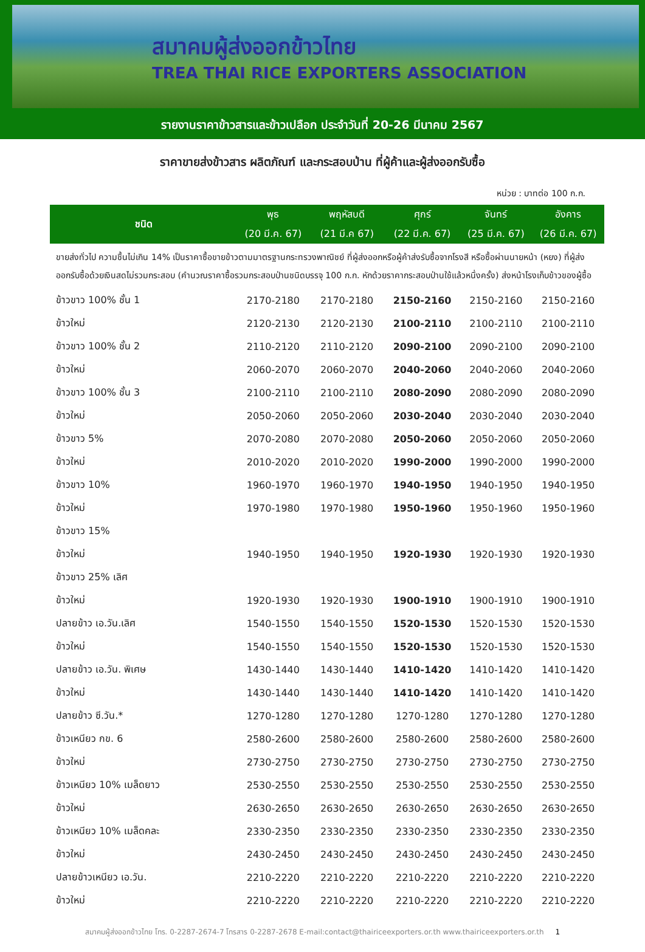สมาคมผู้ส่งออกข้าวไทย
TREA THAI RICE EXPORTERS ASSOCIATION
รายงานราคาข้าวสารและข้าวเปลือก ประจำวันที่ 20-26 มีนาคม 2567
ราคาขายส่งข้าวสาร ผลิตภัณฑ์ และกระสอบป่าน ที่ผู้ค้าและผู้ส่งออกรับซื้อ
หน่วย : บาทต่อ 100 ก.ก.
| ชนิด | พุธ | พฤหัสบดี | ศุกร์ | จันทร์ | อังคาร |
| --- | --- | --- | --- | --- | --- |
| | (20 มี.ค. 67) | (21 มี.ค 67) | (22 มี.ค. 67) | (25 มี.ค. 67) | (26 มี.ค. 67) |
| ขายส่งทั่วไป ความชื้นไม่เกิน 14% เป็นราคาซื้อขายข้าวตามมาตรฐานกระทรวงพาณิชย์ ที่ผู้ส่งออกหรือผู้ค้าส่งรับซื้อจากโรงสี หรือซื้อผ่านนายหน้า (หยง) ที่ผู้ส่งออกรับซื้อด้วยเงินสดไม่รวมกระสอบ (คำนวณราคาซื้อรวมกระสอบป่านชนิดบรรจุ 100 ก.ก. หักด้วยราคากระสอบป่านใช้แล้วหนึ่งครั้ง) ส่งหน้าโรงเก็บข้าวของผู้ซื้อ | | | | | |
| ข้าวขาว 100% ชั้น 1 | 2170-2180 | 2170-2180 | 2150-2160 | 2150-2160 | 2150-2160 |
| ข้าวใหม่ | 2120-2130 | 2120-2130 | 2100-2110 | 2100-2110 | 2100-2110 |
| ข้าวขาว 100% ชั้น 2 | 2110-2120 | 2110-2120 | 2090-2100 | 2090-2100 | 2090-2100 |
| ข้าวใหม่ | 2060-2070 | 2060-2070 | 2040-2060 | 2040-2060 | 2040-2060 |
| ข้าวขาว 100% ชั้น 3 | 2100-2110 | 2100-2110 | 2080-2090 | 2080-2090 | 2080-2090 |
| ข้าวใหม่ | 2050-2060 | 2050-2060 | 2030-2040 | 2030-2040 | 2030-2040 |
| ข้าวขาว 5% | 2070-2080 | 2070-2080 | 2050-2060 | 2050-2060 | 2050-2060 |
| ข้าวใหม่ | 2010-2020 | 2010-2020 | 1990-2000 | 1990-2000 | 1990-2000 |
| ข้าวขาว 10% | 1960-1970 | 1960-1970 | 1940-1950 | 1940-1950 | 1940-1950 |
| ข้าวใหม่ | 1970-1980 | 1970-1980 | 1950-1960 | 1950-1960 | 1950-1960 |
| ข้าวขาว 15% | | | | | |
| ข้าวใหม่ | 1940-1950 | 1940-1950 | 1920-1930 | 1920-1930 | 1920-1930 |
| ข้าวขาว 25% เลิศ | | | | | |
| ข้าวใหม่ | 1920-1930 | 1920-1930 | 1900-1910 | 1900-1910 | 1900-1910 |
| ปลายข้าว เอ.วัน.เลิศ | 1540-1550 | 1540-1550 | 1520-1530 | 1520-1530 | 1520-1530 |
| ข้าวใหม่ | 1540-1550 | 1540-1550 | 1520-1530 | 1520-1530 | 1520-1530 |
| ปลายข้าว เอ.วัน. พิเศษ | 1430-1440 | 1430-1440 | 1410-1420 | 1410-1420 | 1410-1420 |
| ข้าวใหม่ | 1430-1440 | 1430-1440 | 1410-1420 | 1410-1420 | 1410-1420 |
| ปลายข้าว ซี.วัน.* | 1270-1280 | 1270-1280 | 1270-1280 | 1270-1280 | 1270-1280 |
| ข้าวเหนียว กข. 6 | 2580-2600 | 2580-2600 | 2580-2600 | 2580-2600 | 2580-2600 |
| ข้าวใหม่ | 2730-2750 | 2730-2750 | 2730-2750 | 2730-2750 | 2730-2750 |
| ข้าวเหนียว 10% เมล็ดยาว | 2530-2550 | 2530-2550 | 2530-2550 | 2530-2550 | 2530-2550 |
| ข้าวใหม่ | 2630-2650 | 2630-2650 | 2630-2650 | 2630-2650 | 2630-2650 |
| ข้าวเหนียว 10% เมล็ดคละ | 2330-2350 | 2330-2350 | 2330-2350 | 2330-2350 | 2330-2350 |
| ข้าวใหม่ | 2430-2450 | 2430-2450 | 2430-2450 | 2430-2450 | 2430-2450 |
| ปลายข้าวเหนียว เอ.วัน. | 2210-2220 | 2210-2220 | 2210-2220 | 2210-2220 | 2210-2220 |
| ข้าวใหม่ | 2210-2220 | 2210-2220 | 2210-2220 | 2210-2220 | 2210-2220 |
สมาคมผู้ส่งออกข้าวไทย โทร. 0-2287-2674-7 โทรสาร 0-2287-2678 E-mail:contact@thairiceexporters.or.th www.thairiceexporters.or.th 1